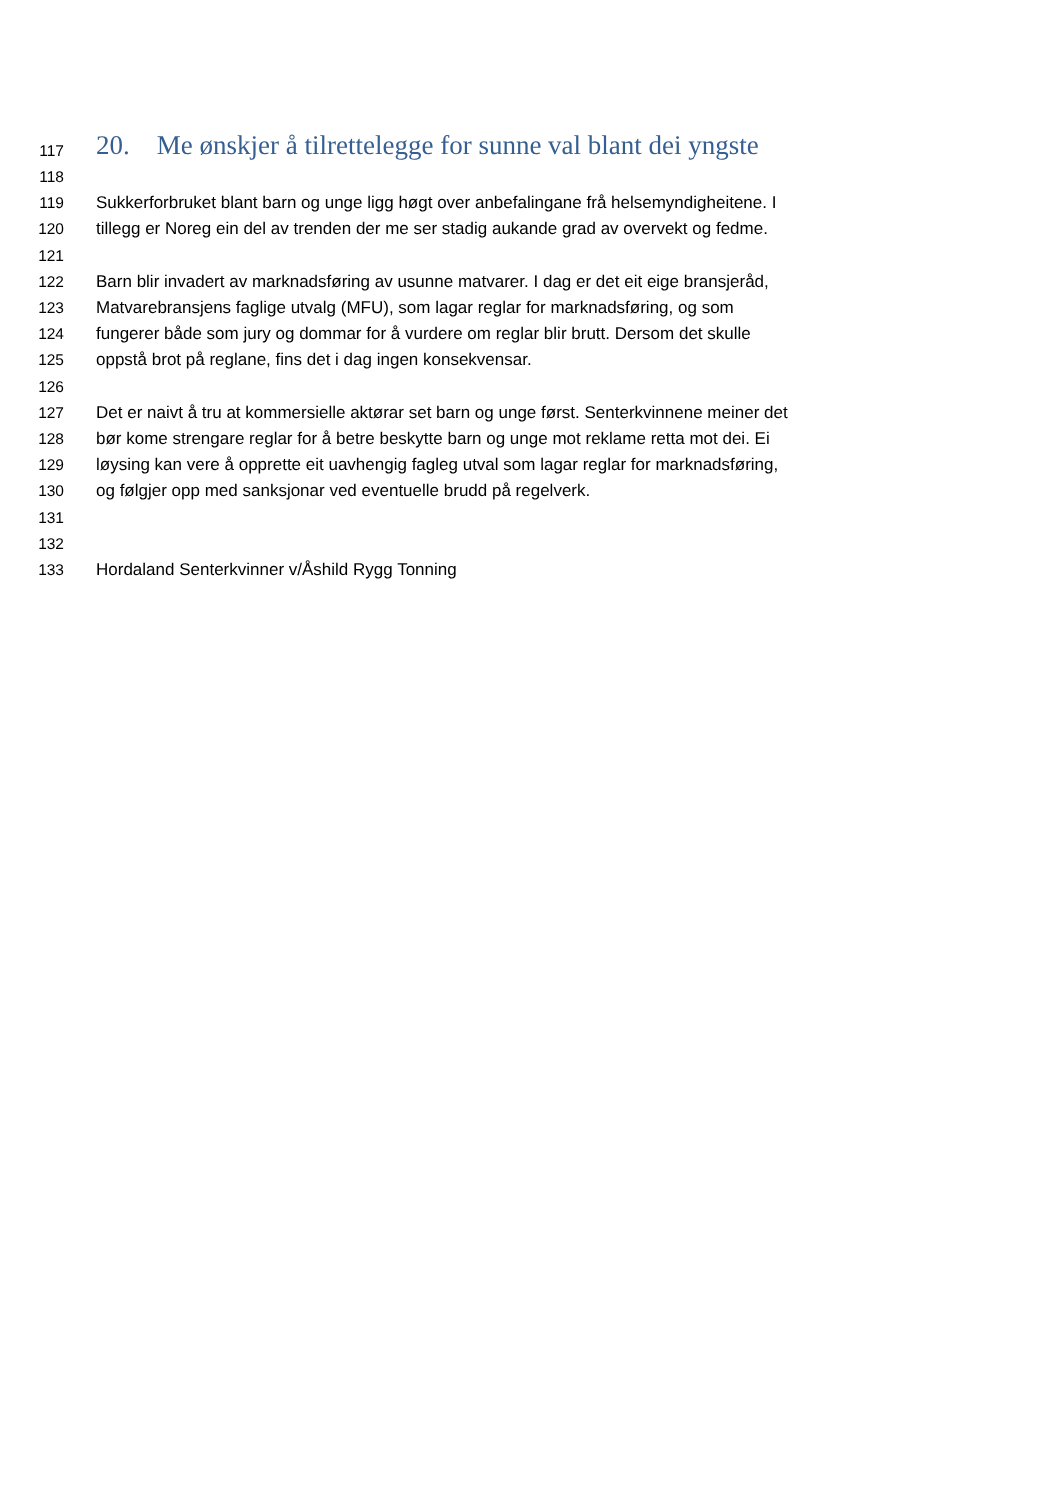117 20. Me ønskjer å tilrettelegge for sunne val blant dei yngste
118
119 Sukkerforbruket blant barn og unge ligg høgt over anbefalingane frå helsemyndigheitene. I
120 tillegg er Noreg ein del av trenden der me ser stadig aukande grad av overvekt og fedme.
121
122 Barn blir invadert av marknadsføring av usunne matvarer. I dag er det eit eige bransjeråd,
123 Matvarebransjens faglige utvalg (MFU), som lagar reglar for marknadsføring, og som
124 fungerer både som jury og dommar for å vurdere om reglar blir brutt. Dersom det skulle
125 oppstå brot på reglane, fins det i dag ingen konsekvensar.
126
127 Det er naivt å tru at kommersielle aktørar set barn og unge først. Senterkvinnene meiner det
128 bør kome strengare reglar for å betre beskytte barn og unge mot reklame retta mot dei. Ei
129 løysing kan vere å opprette eit uavhengig fagleg utval som lagar reglar for marknadsføring,
130 og følgjer opp med sanksjonar ved eventuelle brudd på regelverk.
131
132
133 Hordaland Senterkvinner v/Åshild Rygg Tonning